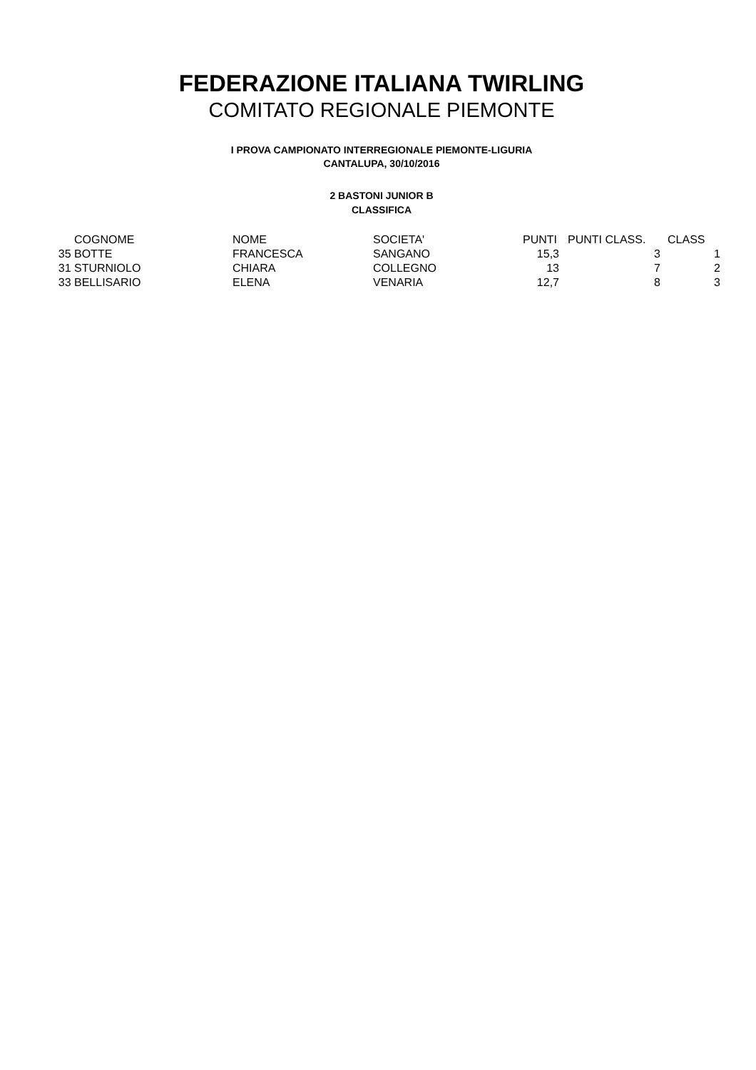FEDERAZIONE ITALIANA TWIRLING
COMITATO REGIONALE PIEMONTE
I PROVA CAMPIONATO INTERREGIONALE PIEMONTE-LIGURIA
CANTALUPA, 30/10/2016
2 BASTONI JUNIOR B
CLASSIFICA
| | COGNOME | NOME | SOCIETA' | PUNTI | PUNTI CLASS. | CLASS |
| --- | --- | --- | --- | --- | --- | --- |
| 35 | BOTTE | FRANCESCA | SANGANO | 15,3 | 3 | 1 |
| 31 | STURNIOLO | CHIARA | COLLEGNO | 13 | 7 | 2 |
| 33 | BELLISARIO | ELENA | VENARIA | 12,7 | 8 | 3 |